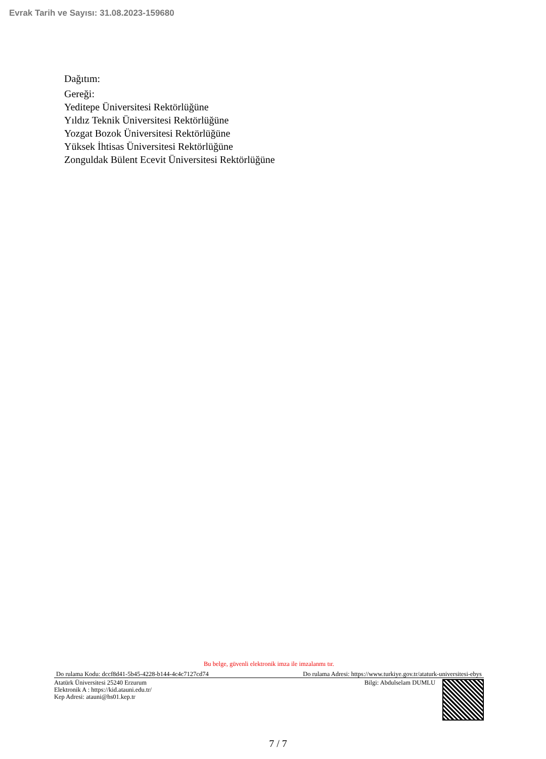Evrak Tarih ve Sayısı: 31.08.2023-159680
Dağıtım:
Gereği:
Yeditepe Üniversitesi Rektörlüğüne
Yıldız Teknik Üniversitesi Rektörlüğüne
Yozgat Bozok Üniversitesi Rektörlüğüne
Yüksek İhtisas Üniversitesi Rektörlüğüne
Zonguldak Bülent Ecevit Üniversitesi Rektörlüğüne
Bu belge, güvenli elektronik imza ile imzalanmı tır.
Do rulama Kodu: dccf8d41-5b45-4228-b144-4c4c7127cd74 Do rulama Adresi: https://www.turkiye.gov.tr/ataturk-universitesi-ebys
Atatürk Üniversitesi 25240 Erzurum
Elektronik A : https://kid.atauni.edu.tr/
Kep Adresi: atauni@hs01.kep.tr
Bilgi: Abdulselam DUMLU
7 / 7